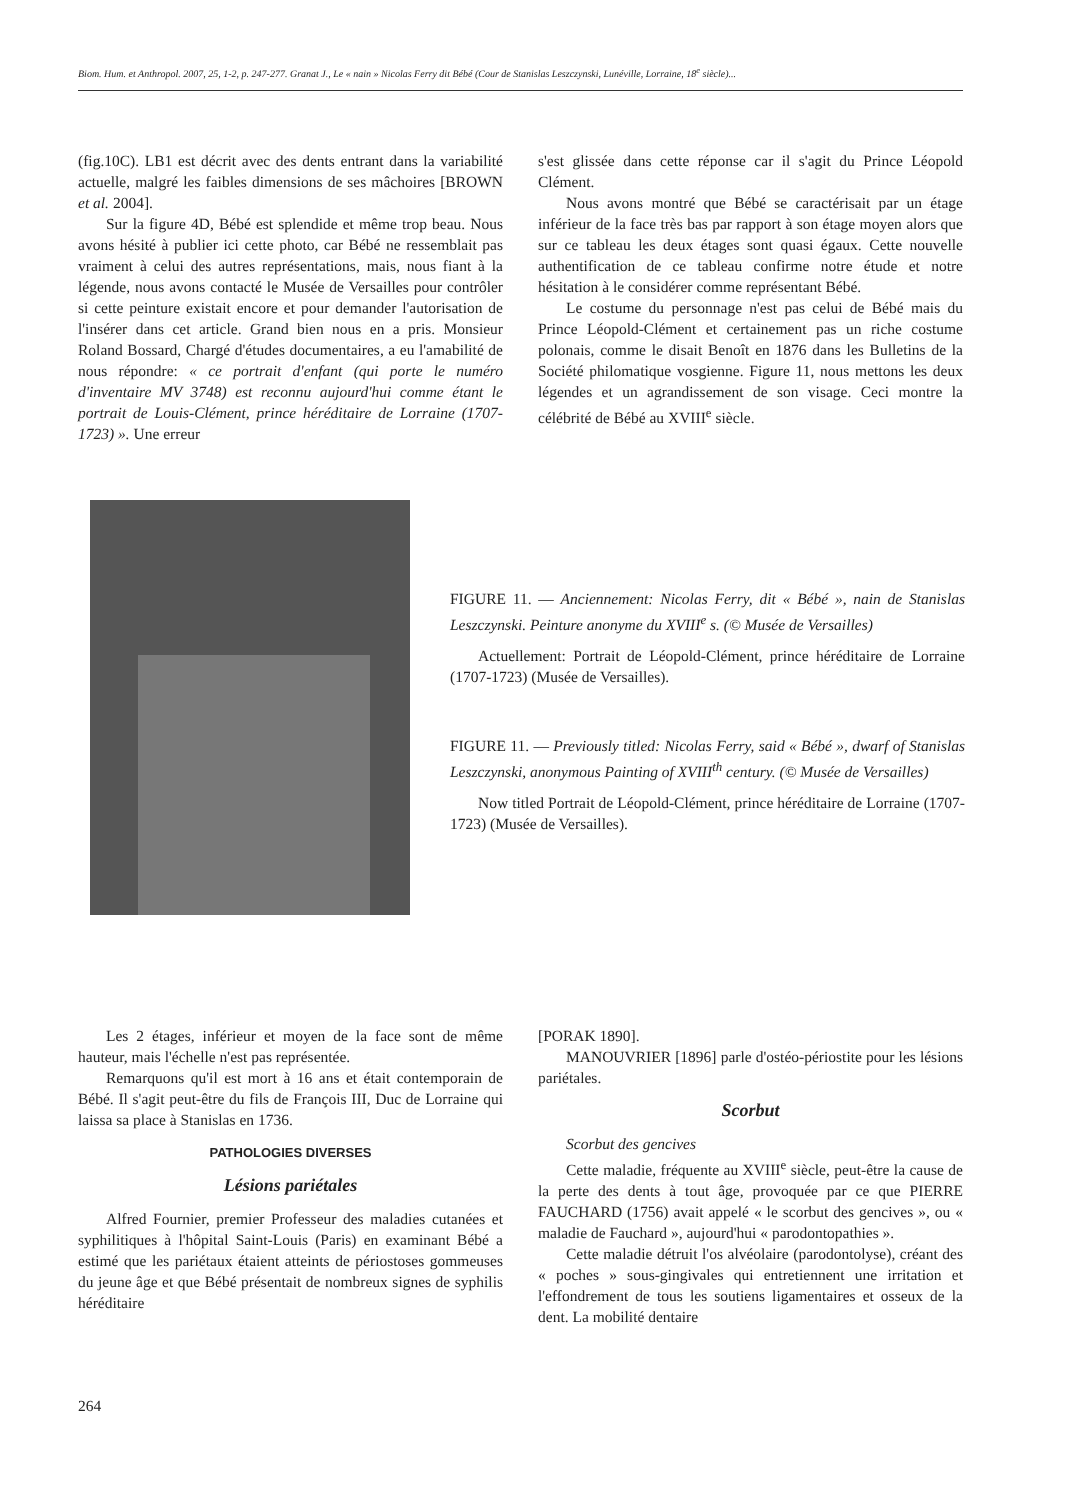Biom. Hum. et Anthropol. 2007, 25, 1-2, p. 247-277. Granat J., Le « nain » Nicolas Ferry dit Bébé (Cour de Stanislas Leszczynski, Lunéville, Lorraine, 18<sup>e</sup> siècle)...
(fig.10C). LB1 est décrit avec des dents entrant dans la variabilité actuelle, malgré les faibles dimensions de ses mâchoires [BROWN et al. 2004].
Sur la figure 4D, Bébé est splendide et même trop beau. Nous avons hésité à publier ici cette photo, car Bébé ne ressemblait pas vraiment à celui des autres représentations, mais, nous fiant à la légende, nous avons contacté le Musée de Versailles pour contrôler si cette peinture existait encore et pour demander l'autorisation de l'insérer dans cet article. Grand bien nous en a pris. Monsieur Roland Bossard, Chargé d'études documentaires, a eu l'amabilité de nous répondre: « ce portrait d'enfant (qui porte le numéro d'inventaire MV 3748) est reconnu aujourd'hui comme étant le portrait de Louis-Clément, prince héréditaire de Lorraine (1707-1723) ». Une erreur
s'est glissée dans cette réponse car il s'agit du Prince Léopold Clément.
Nous avons montré que Bébé se caractérisait par un étage inférieur de la face très bas par rapport à son étage moyen alors que sur ce tableau les deux étages sont quasi égaux. Cette nouvelle authentification de ce tableau confirme notre étude et notre hésitation à le considérer comme représentant Bébé.
Le costume du personnage n'est pas celui de Bébé mais du Prince Léopold-Clément et certainement pas un riche costume polonais, comme le disait Benoît en 1876 dans les Bulletins de la Société philomatique vosgienne. Figure 11, nous mettons les deux légendes et un agrandissement de son visage. Ceci montre la célébrité de Bébé au XVIII<sup>e</sup> siècle.
FIGURE 11. — Anciennement: Nicolas Ferry, dit « Bébé », nain de Stanislas Leszczynski. Peinture anonyme du XVIII<sup>e</sup> s. (© Musée de Versailles)
Actuellement: Portrait de Léopold-Clément, prince héréditaire de Lorraine (1707-1723) (Musée de Versailles).
FIGURE 11. — Previously titled: Nicolas Ferry, said « Bébé », dwarf of Stanislas Leszczynski, anonymous Painting of XVIII<sup>th</sup> century. (© Musée de Versailles)
Now titled Portrait de Léopold-Clément, prince héréditaire de Lorraine (1707-1723) (Musée de Versailles).
Les 2 étages, inférieur et moyen de la face sont de même hauteur, mais l'échelle n'est pas représentée.
Remarquons qu'il est mort à 16 ans et était contemporain de Bébé. Il s'agit peut-être du fils de François III, Duc de Lorraine qui laissa sa place à Stanislas en 1736.
PATHOLOGIES DIVERSES
Lésions pariétales
Alfred Fournier, premier Professeur des maladies cutanées et syphilitiques à l'hôpital Saint-Louis (Paris) en examinant Bébé a estimé que les pariétaux étaient atteints de périostoses gommeuses du jeune âge et que Bébé présentait de nombreux signes de syphilis héréditaire
[PORAK 1890].
MANOUVRIER [1896] parle d'ostéo-périostite pour les lésions pariétales.
Scorbut
Scorbut des gencives
Cette maladie, fréquente au XVIII<sup>e</sup> siècle, peut-être la cause de la perte des dents à tout âge, provoquée par ce que PIERRE FAUCHARD (1756) avait appelé « le scorbut des gencives », ou « maladie de Fauchard », aujourd'hui « parodontopathies ».
Cette maladie détruit l'os alvéolaire (parodontolyse), créant des « poches » sous-gingivales qui entretiennent une irritation et l'effondrement de tous les soutiens ligamentaires et osseux de la dent. La mobilité dentaire
264